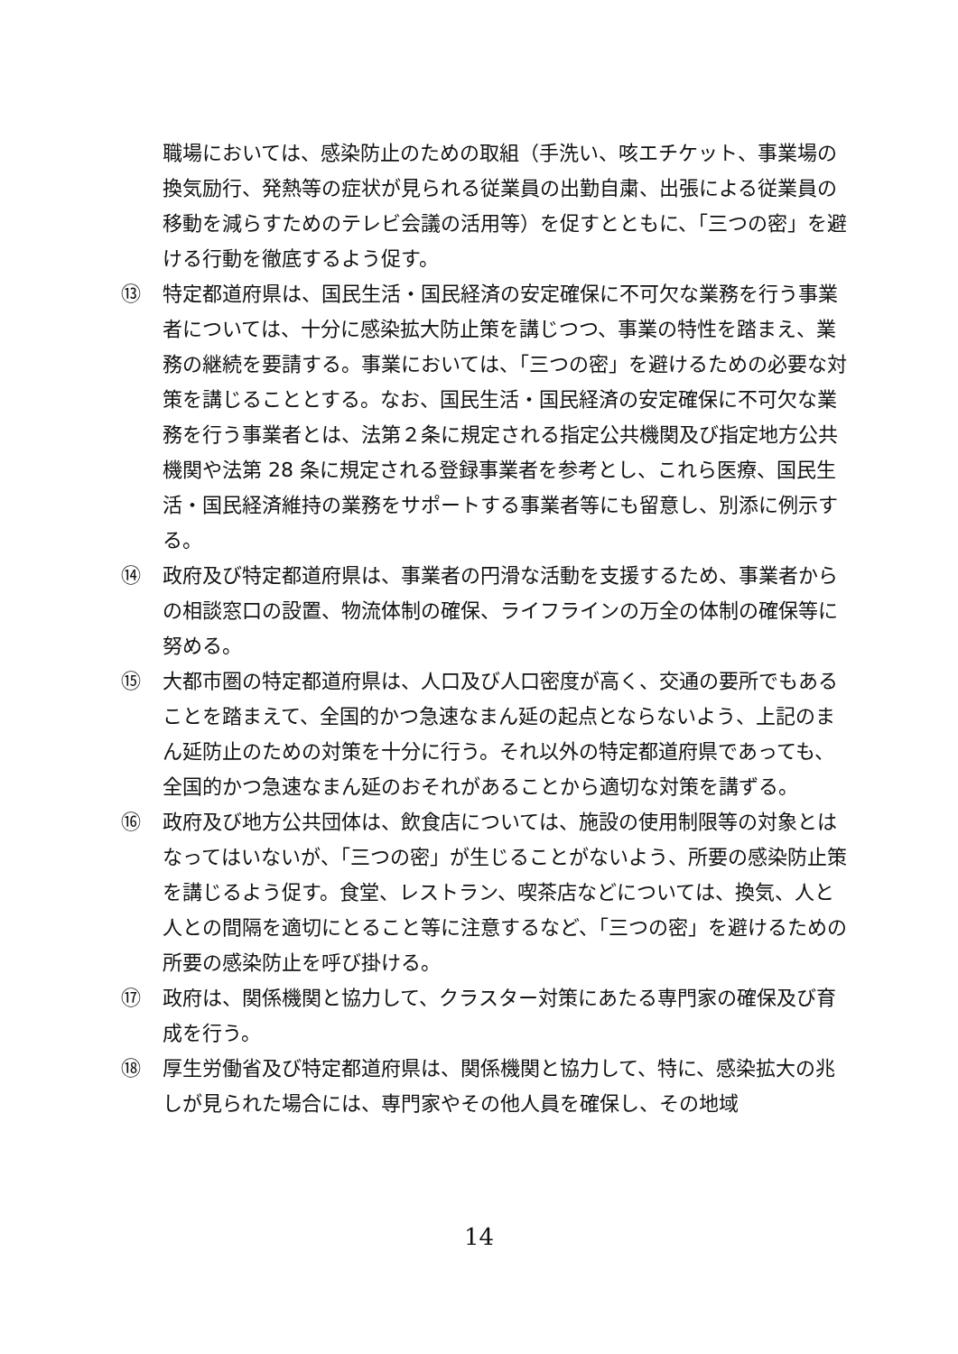職場においては、感染防止のための取組（手洗い、咳エチケット、事業場の換気励行、発熱等の症状が見られる従業員の出勤自粛、出張による従業員の移動を減らすためのテレビ会議の活用等）を促すとともに、「三つの密」を避ける行動を徹底するよう促す。
⑬ 特定都道府県は、国民生活・国民経済の安定確保に不可欠な業務を行う事業者については、十分に感染拡大防止策を講じつつ、事業の特性を踏まえ、業務の継続を要請する。事業においては、「三つの密」を避けるための必要な対策を講じることとする。なお、国民生活・国民経済の安定確保に不可欠な業務を行う事業者とは、法第２条に規定される指定公共機関及び指定地方公共機関や法第 28 条に規定される登録事業者を参考とし、これら医療、国民生活・国民経済維持の業務をサポートする事業者等にも留意し、別添に例示する。
⑭ 政府及び特定都道府県は、事業者の円滑な活動を支援するため、事業者からの相談窓口の設置、物流体制の確保、ライフラインの万全の体制の確保等に努める。
⑮ 大都市圏の特定都道府県は、人口及び人口密度が高く、交通の要所でもあることを踏まえて、全国的かつ急速なまん延の起点とならないよう、上記のまん延防止のための対策を十分に行う。それ以外の特定都道府県であっても、全国的かつ急速なまん延のおそれがあることから適切な対策を講ずる。
⑯ 政府及び地方公共団体は、飲食店については、施設の使用制限等の対象とはなってはいないが、「三つの密」が生じることがないよう、所要の感染防止策を講じるよう促す。食堂、レストラン、喫茶店などについては、換気、人と人との間隔を適切にとること等に注意するなど、「三つの密」を避けるための所要の感染防止を呼び掛ける。
⑰ 政府は、関係機関と協力して、クラスター対策にあたる専門家の確保及び育成を行う。
⑱ 厚生労働省及び特定都道府県は、関係機関と協力して、特に、感染拡大の兆しが見られた場合には、専門家やその他人員を確保し、その地域
14